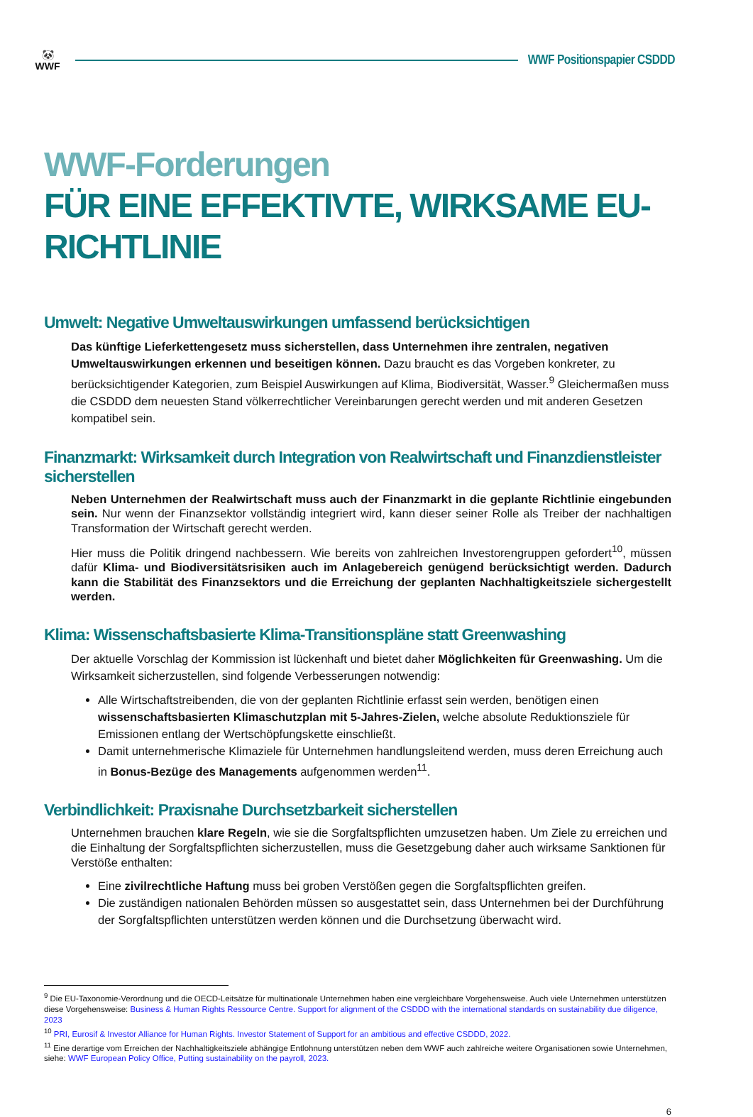🐼
WWF
WWF Positionspapier CSDDD
WWF-Forderungen
FÜR EINE EFFEKTIVTE, WIRKSAME EU-RICHTLINIE
Umwelt: Negative Umweltauswirkungen umfassend berücksichtigen
Das künftige Lieferkettengesetz muss sicherstellen, dass Unternehmen ihre zentralen, negativen Umweltauswirkungen erkennen und beseitigen können. Dazu braucht es das Vorgeben konkreter, zu berücksichtigender Kategorien, zum Beispiel Auswirkungen auf Klima, Biodiversität, Wasser.<sup>9</sup> Gleichermaßen muss die CSDDD dem neuesten Stand völkerrechtlicher Vereinbarungen gerecht werden und mit anderen Gesetzen kompatibel sein.
Finanzmarkt: Wirksamkeit durch Integration von Realwirtschaft und Finanzdienstleister sicherstellen
Neben Unternehmen der Realwirtschaft muss auch der Finanzmarkt in die geplante Richtlinie eingebunden sein. Nur wenn der Finanzsektor vollständig integriert wird, kann dieser seiner Rolle als Treiber der nachhaltigen Transformation der Wirtschaft gerecht werden.
Hier muss die Politik dringend nachbessern. Wie bereits von zahlreichen Investorengruppen gefordert<sup>10</sup>, müssen dafür Klima- und Biodiversitätsrisiken auch im Anlagebereich genügend berücksichtigt werden. Dadurch kann die Stabilität des Finanzsektors und die Erreichung der geplanten Nachhaltigkeitsziele sichergestellt werden.
Klima: Wissenschaftsbasierte Klima-Transitionspläne statt Greenwashing
Der aktuelle Vorschlag der Kommission ist lückenhaft und bietet daher Möglichkeiten für Greenwashing. Um die Wirksamkeit sicherzustellen, sind folgende Verbesserungen notwendig:
Alle Wirtschaftstreibenden, die von der geplanten Richtlinie erfasst sein werden, benötigen einen wissenschaftsbasierten Klimaschutzplan mit 5-Jahres-Zielen, welche absolute Reduktionsziele für Emissionen entlang der Wertschöpfungskette einschließt.
Damit unternehmerische Klimaziele für Unternehmen handlungsleitend werden, muss deren Erreichung auch in Bonus-Bezüge des Managements aufgenommen werden<sup>11</sup>.
Verbindlichkeit: Praxisnahe Durchsetzbarkeit sicherstellen
Unternehmen brauchen klare Regeln, wie sie die Sorgfaltspflichten umzusetzen haben. Um Ziele zu erreichen und die Einhaltung der Sorgfaltspflichten sicherzustellen, muss die Gesetzgebung daher auch wirksame Sanktionen für Verstöße enthalten:
Eine zivilrechtliche Haftung muss bei groben Verstößen gegen die Sorgfaltspflichten greifen.
Die zuständigen nationalen Behörden müssen so ausgestattet sein, dass Unternehmen bei der Durchführung der Sorgfaltspflichten unterstützen werden können und die Durchsetzung überwacht wird.
<sup>9</sup> Die EU-Taxonomie-Verordnung und die OECD-Leitsätze für multinationale Unternehmen haben eine vergleichbare Vorgehensweise. Auch viele Unternehmen unterstützen diese Vorgehensweise: Business & Human Rights Ressource Centre. Support for alignment of the CSDDD with the international standards on sustainability due diligence, 2023
<sup>10</sup> PRI, Eurosif & Investor Alliance for Human Rights. Investor Statement of Support for an ambitious and effective CSDDD, 2022.
<sup>11</sup> Eine derartige vom Erreichen der Nachhaltigkeitsziele abhängige Entlohnung unterstützen neben dem WWF auch zahlreiche weitere Organisationen sowie Unternehmen, siehe: WWF European Policy Office, Putting sustainability on the payroll, 2023.
6